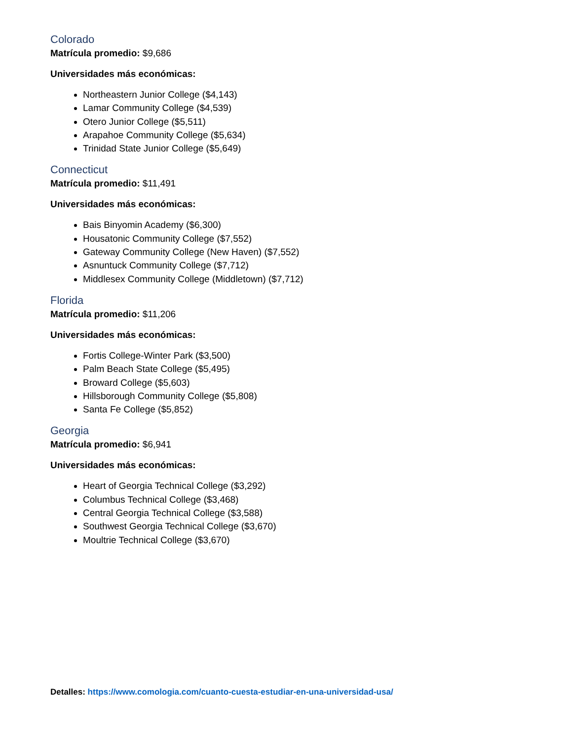Colorado
Matrícula promedio: $9,686
Universidades más económicas:
Northeastern Junior College ($4,143)
Lamar Community College ($4,539)
Otero Junior College ($5,511)
Arapahoe Community College ($5,634)
Trinidad State Junior College ($5,649)
Connecticut
Matrícula promedio: $11,491
Universidades más económicas:
Bais Binyomin Academy ($6,300)
Housatonic Community College ($7,552)
Gateway Community College (New Haven) ($7,552)
Asnuntuck Community College ($7,712)
Middlesex Community College (Middletown) ($7,712)
Florida
Matrícula promedio: $11,206
Universidades más económicas:
Fortis College-Winter Park ($3,500)
Palm Beach State College ($5,495)
Broward College ($5,603)
Hillsborough Community College ($5,808)
Santa Fe College ($5,852)
Georgia
Matrícula promedio: $6,941
Universidades más económicas:
Heart of Georgia Technical College ($3,292)
Columbus Technical College ($3,468)
Central Georgia Technical College ($3,588)
Southwest Georgia Technical College ($3,670)
Moultrie Technical College ($3,670)
Detalles: https://www.comologia.com/cuanto-cuesta-estudiar-en-una-universidad-usa/